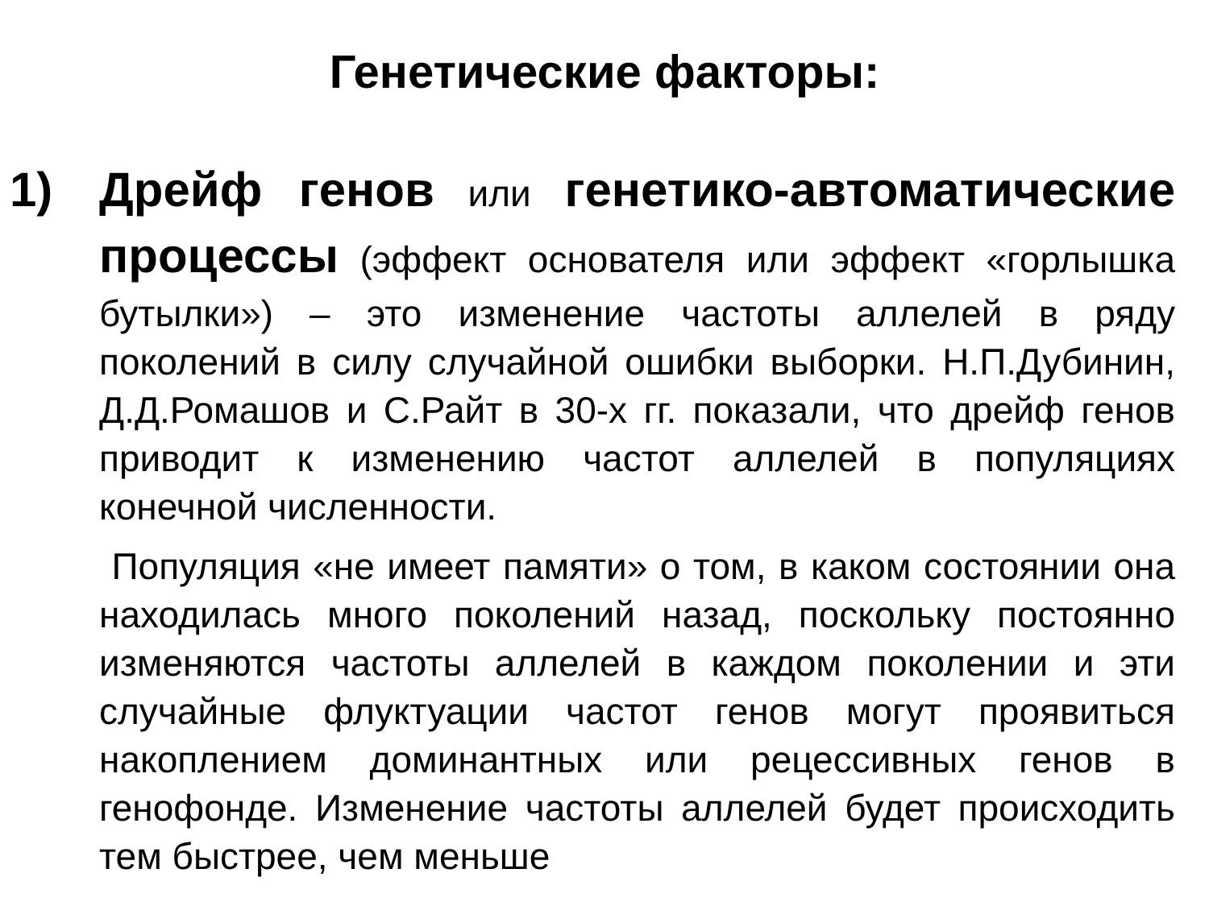Генетические факторы:
1)
Дрейф генов или генетико-автоматические процессы (эффект основателя или эффект «горлышка бутылки») – это изменение частоты аллелей в ряду поколений в силу случайной ошибки выборки. Н.П.Дубинин, Д.Д.Ромашов и С.Райт в 30-х гг. показали, что дрейф генов приводит к изменению частот аллелей в популяциях конечной численности.
Популяция «не имеет памяти» о том, в каком состоянии она находилась много поколений назад, поскольку постоянно изменяются частоты аллелей в каждом поколении и эти случайные флуктуации частот генов могут проявиться накоплением доминантных или рецессивных генов в генофонде. Изменение частоты аллелей будет происходить тем быстрее, чем меньше